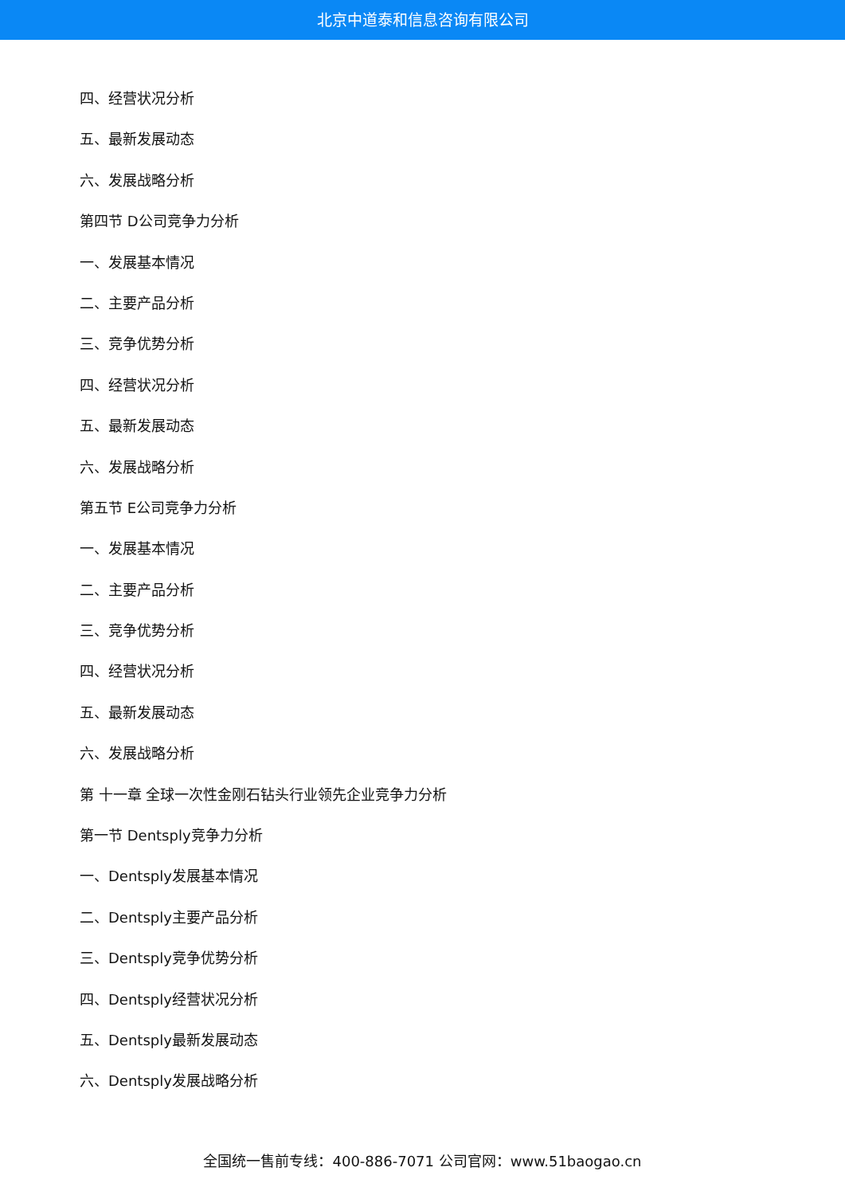北京中道泰和信息咨询有限公司
四、经营状况分析
五、最新发展动态
六、发展战略分析
第四节 D公司竞争力分析
一、发展基本情况
二、主要产品分析
三、竞争优势分析
四、经营状况分析
五、最新发展动态
六、发展战略分析
第五节 E公司竞争力分析
一、发展基本情况
二、主要产品分析
三、竞争优势分析
四、经营状况分析
五、最新发展动态
六、发展战略分析
第 十一章 全球一次性金刚石钻头行业领先企业竞争力分析
第一节 Dentsply竞争力分析
一、Dentsply发展基本情况
二、Dentsply主要产品分析
三、Dentsply竞争优势分析
四、Dentsply经营状况分析
五、Dentsply最新发展动态
六、Dentsply发展战略分析
全国统一售前专线：400-886-7071 公司官网：www.51baogao.cn